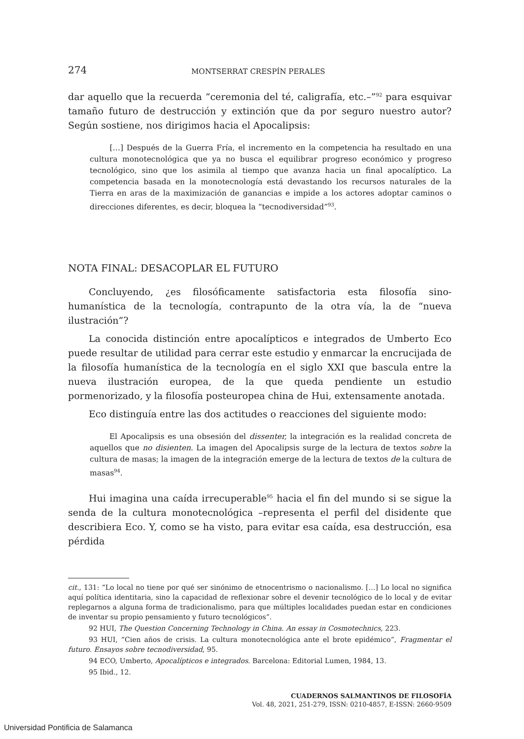274 MONTSERRAT CRESPÍN PERALES
dar aquello que la recuerda “ceremonia del té, caligrafía, etc.–”<sup>92</sup> para esquivar tamaño futuro de destrucción y extinción que da por seguro nuestro autor? Según sostiene, nos dirigimos hacia el Apocalipsis:
[…] Después de la Guerra Fría, el incremento en la competencia ha resultado en una cultura monotecnológica que ya no busca el equilibrar progreso económico y progreso tecnológico, sino que los asimila al tiempo que avanza hacia un final apocalíptico. La competencia basada en la monotecnología está devastando los recursos naturales de la Tierra en aras de la maximización de ganancias e impide a los actores adoptar caminos o direcciones diferentes, es decir, bloquea la “tecnodiversidad”<sup>93</sup>.
NOTA FINAL: DESACOPLAR EL FUTURO
Concluyendo, ¿es filosóficamente satisfactoria esta filosofía sino-humanística de la tecnología, contrapunto de la otra vía, la de “nueva ilustración”?
La conocida distinción entre apocalípticos e integrados de Umberto Eco puede resultar de utilidad para cerrar este estudio y enmarcar la encrucijada de la filosofía humanística de la tecnología en el siglo XXI que bascula entre la nueva ilustración europea, de la que queda pendiente un estudio pormenorizado, y la filosofía posteuropea china de Hui, extensamente anotada.
Eco distinguía entre las dos actitudes o reacciones del siguiente modo:
El Apocalipsis es una obsesión del dissenter, la integración es la realidad concreta de aquellos que no disienten. La imagen del Apocalipsis surge de la lectura de textos sobre la cultura de masas; la imagen de la integración emerge de la lectura de textos de la cultura de masas<sup>94</sup>.
Hui imagina una caída irrecuperable<sup>95</sup> hacia el fin del mundo si se sigue la senda de la cultura monotecnológica –representa el perfil del disidente que describiera Eco. Y, como se ha visto, para evitar esa caída, esa destrucción, esa pérdida
cit., 131: “Lo local no tiene por qué ser sinónimo de etnocentrismo o nacionalismo. […] Lo local no significa aquí política identitaria, sino la capacidad de reflexionar sobre el devenir tecnológico de lo local y de evitar replegarnos a alguna forma de tradicionalismo, para que múltiples localidades puedan estar en condiciones de inventar su propio pensamiento y futuro tecnológicos”.
92 HUI, The Question Concerning Technology in China. An essay in Cosmotechnics, 223.
93 HUI, “Cien años de crisis. La cultura monotecnológica ante el brote epidémico”, Fragmentar el futuro. Ensayos sobre tecnodiversidad, 95.
94 ECO, Umberto, Apocalípticos e integrados. Barcelona: Editorial Lumen, 1984, 13.
95 Ibid., 12.
CUADERNOS SALMANTINOS DE FILOSOFÍA
Vol. 48, 2021, 251-279, ISSN: 0210-4857, E-ISSN: 2660-9509
Universidad Pontificia de Salamanca